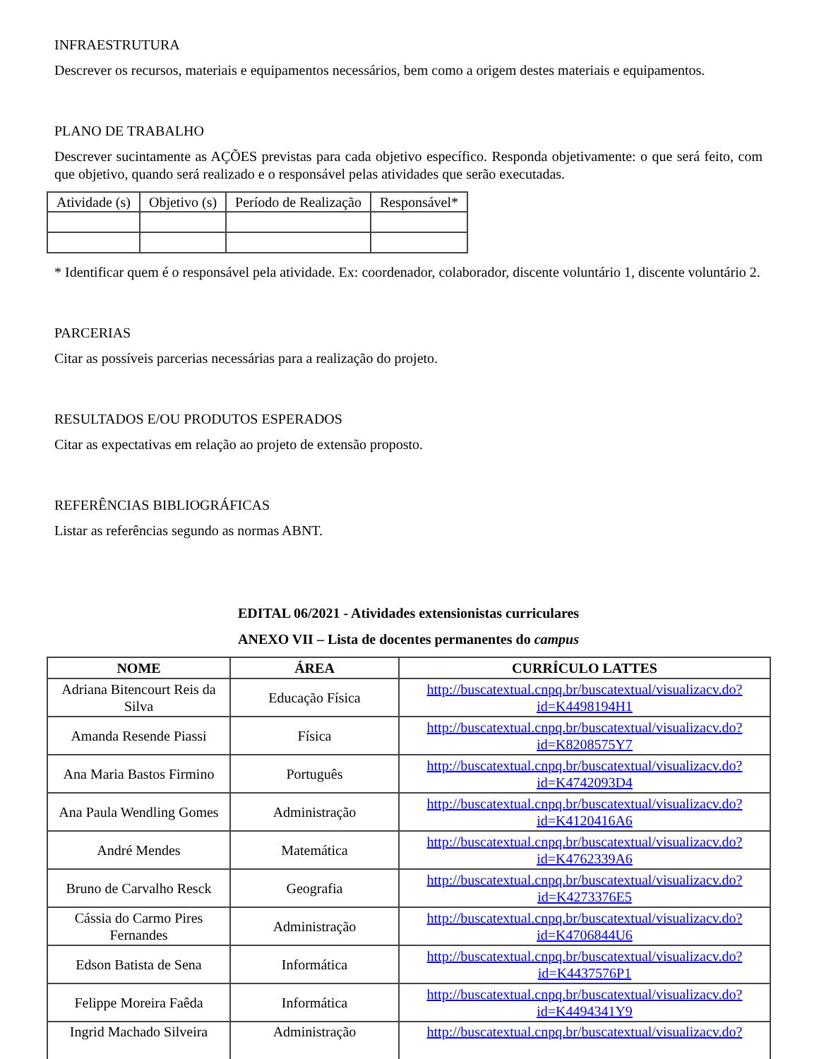INFRAESTRUTURA
Descrever os recursos, materiais e equipamentos necessários, bem como a origem destes materiais e equipamentos.
PLANO DE TRABALHO
Descrever sucintamente as AÇÕES previstas para cada objetivo específico. Responda objetivamente: o que será feito, com que objetivo, quando será realizado e o responsável pelas atividades que serão executadas.
| Atividade (s) | Objetivo (s) | Período de Realização | Responsável* |
| --- | --- | --- | --- |
* Identificar quem é o responsável pela atividade. Ex: coordenador, colaborador, discente voluntário 1, discente voluntário 2.
PARCERIAS
Citar as possíveis parcerias necessárias para a realização do projeto.
RESULTADOS E/OU PRODUTOS ESPERADOS
Citar as expectativas em relação ao projeto de extensão proposto.
REFERÊNCIAS BIBLIOGRÁFICAS
Listar as referências segundo as normas ABNT.
EDITAL 06/2021 - Atividades extensionistas curriculares
ANEXO VII – Lista de docentes permanentes do campus
| NOME | ÁREA | CURRÍCULO LATTES |
| --- | --- | --- |
| Adriana Bitencourt Reis da Silva | Educação Física | http://buscatextual.cnpq.br/buscatextual/visualizacv.do?id=K4498194H1 |
| Amanda Resende Piassi | Física | http://buscatextual.cnpq.br/buscatextual/visualizacv.do?id=K8208575Y7 |
| Ana Maria Bastos Firmino | Português | http://buscatextual.cnpq.br/buscatextual/visualizacv.do?id=K4742093D4 |
| Ana Paula Wendling Gomes | Administração | http://buscatextual.cnpq.br/buscatextual/visualizacv.do?id=K4120416A6 |
| André Mendes | Matemática | http://buscatextual.cnpq.br/buscatextual/visualizacv.do?id=K4762339A6 |
| Bruno de Carvalho Resck | Geografia | http://buscatextual.cnpq.br/buscatextual/visualizacv.do?id=K4273376E5 |
| Cássia do Carmo Pires Fernandes | Administração | http://buscatextual.cnpq.br/buscatextual/visualizacv.do?id=K4706844U6 |
| Edson Batista de Sena | Informática | http://buscatextual.cnpq.br/buscatextual/visualizacv.do?id=K4437576P1 |
| Felippe Moreira Faêda | Informática | http://buscatextual.cnpq.br/buscatextual/visualizacv.do?id=K4494341Y9 |
| Ingrid Machado Silveira | Administração | http://buscatextual.cnpq.br/buscatextual/visualizacv.do? |